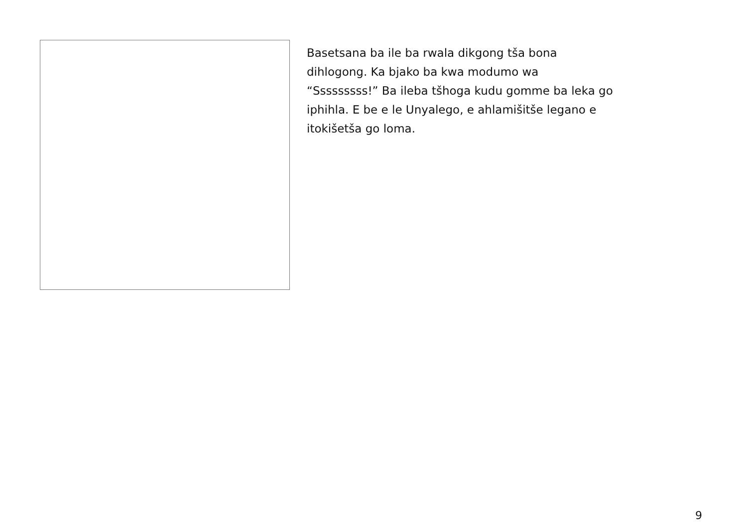Basetsana ba ile ba rwala dikgong tša bona
dihlogong. Ka bjako ba kwa modumo wa
“Sssssssss!” Ba ileba tšhoga kudu gomme ba leka go
iphihla. E be e le Unyalego, e ahlamišitše legano e
itokišetša go loma.
9